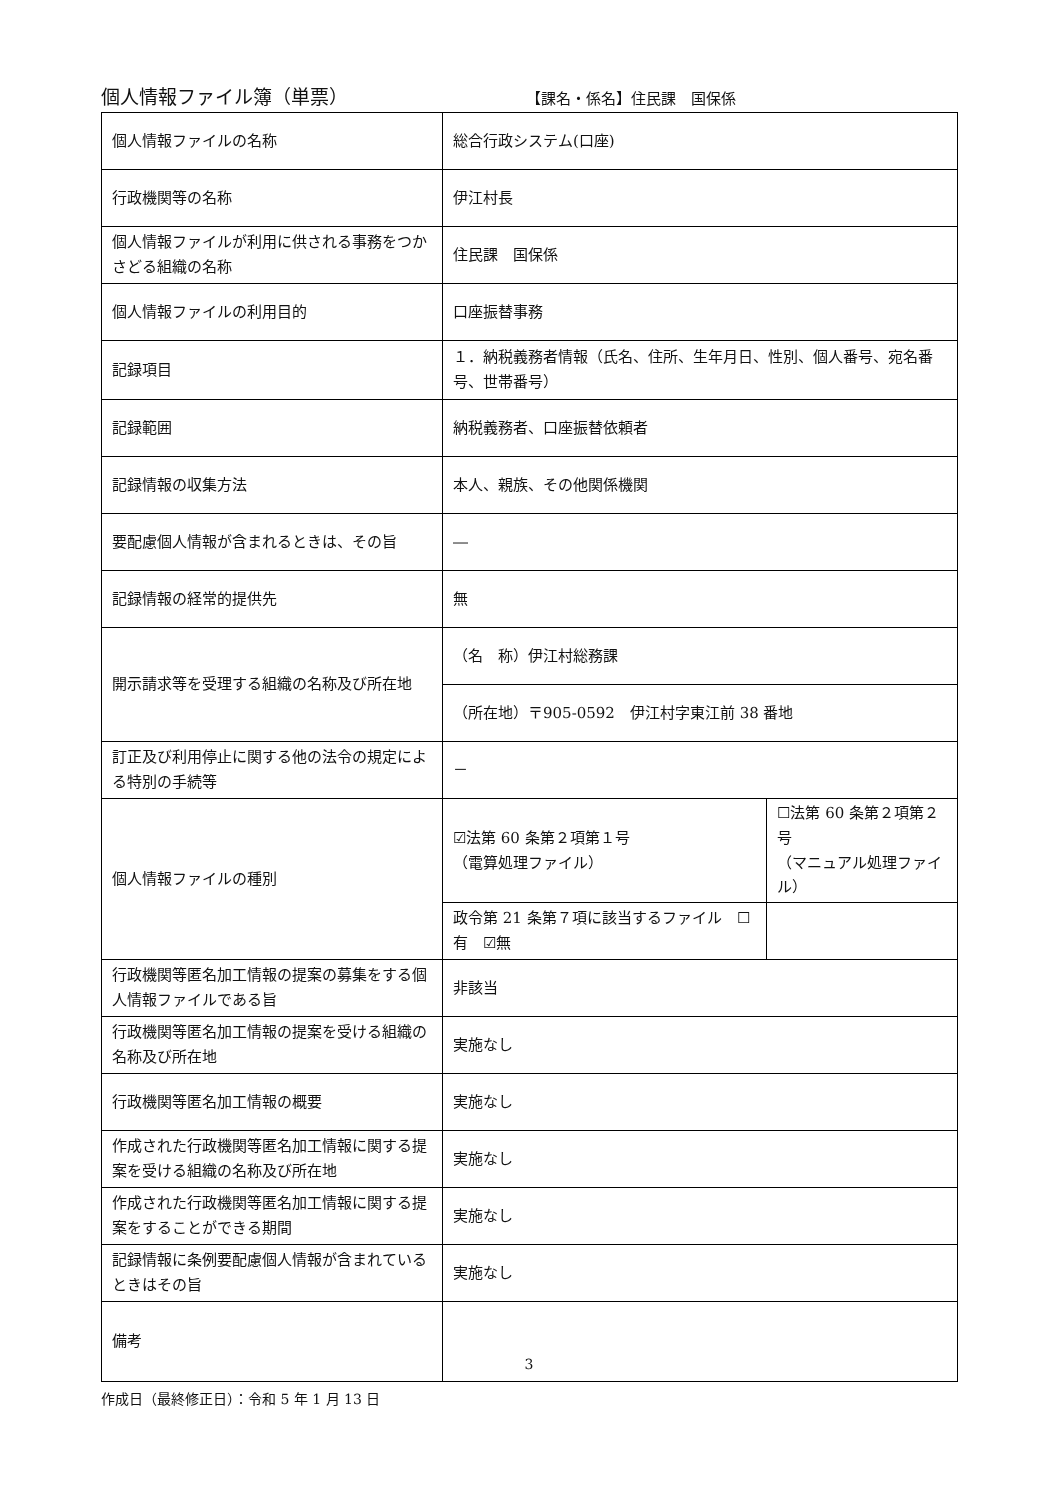個人情報ファイル簿（単票）
【課名・係名】住民課　国保係
| 個人情報ファイルの名称 | 総合行政システム(口座) | |
| 行政機関等の名称 | 伊江村長 | |
| 個人情報ファイルが利用に供される事務をつかさどる組織の名称 | 住民課 国保係 | |
| 個人情報ファイルの利用目的 | 口座振替事務 | |
| 記録項目 | １．納税義務者情報（氏名、住所、生年月日、性別、個人番号、宛名番号、世帯番号） | |
| 記録範囲 | 納税義務者、口座振替依頼者 | |
| 記録情報の収集方法 | 本人、親族、その他関係機関 | |
| 要配慮個人情報が含まれるときは、その旨 | ― | |
| 記録情報の経常的提供先 | 無 | |
| 開示請求等を受理する組織の名称及び所在地 | （名 称）伊江村総務課 | |
| | （所在地）〒905-0592 伊江村字東江前 38 番地 | |
| 訂正及び利用停止に関する他の法令の規定による特別の手続等 | － | |
| 個人情報ファイルの種別 | ☑法第 60 条第２項第１号 （電算処理ファイル） | ☐法第 60 条第２項第２号 （マニュアル処理ファイル） |
| | 政令第 21 条第７項に該当するファイル ☐有 ☑無 | |
| 行政機関等匿名加工情報の提案の募集をする個人情報ファイルである旨 | 非該当 | |
| 行政機関等匿名加工情報の提案を受ける組織の名称及び所在地 | 実施なし | |
| 行政機関等匿名加工情報の概要 | 実施なし | |
| 作成された行政機関等匿名加工情報に関する提案を受ける組織の名称及び所在地 | 実施なし | |
| 作成された行政機関等匿名加工情報に関する提案をすることができる期間 | 実施なし | |
| 記録情報に条例要配慮個人情報が含まれているときはその旨 | 実施なし | |
| 備考 | | |
作成日（最終修正日）：令和 5 年 1 月 13 日
3